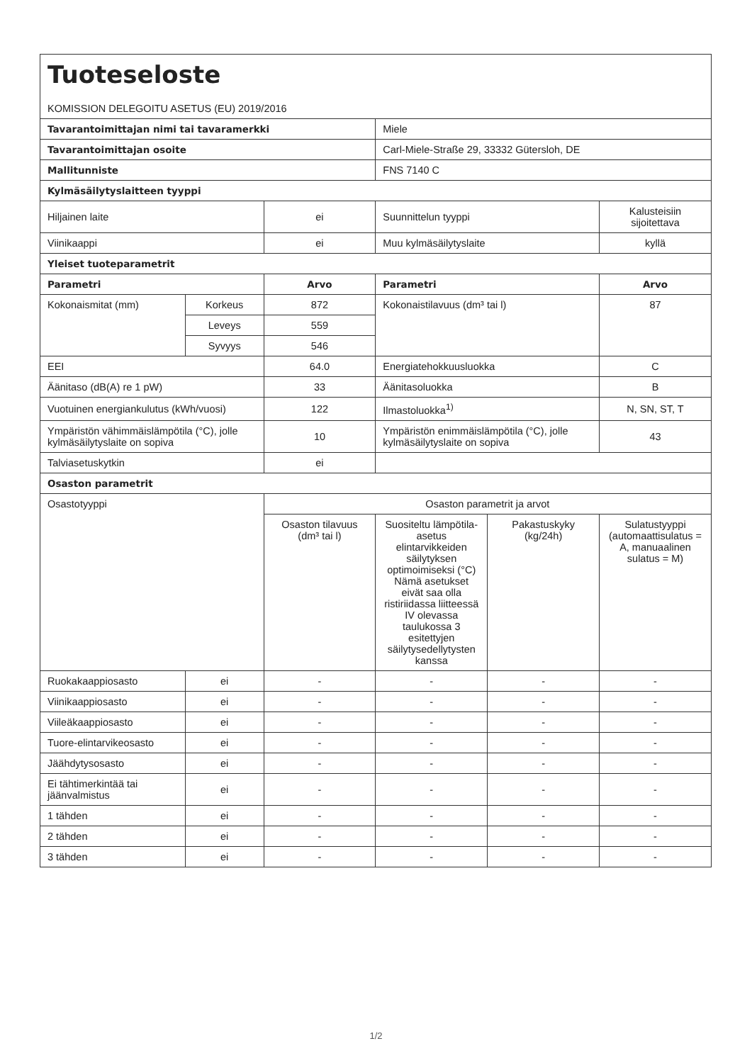| Tuoteseloste | | | | | |
| KOMISSION DELEGOITU ASETUS (EU) 2019/2016 | | | | | |
| Tavarantoimittajan nimi tai tavaramerkki | | | Miele | | |
| Tavarantoimittajan osoite | | | Carl-Miele-Straße 29, 33332 Gütersloh, DE | | |
| Mallitunniste | | | FNS 7140 C | | |
| Kylmäsäilytyslaitteen tyyppi | | | | | |
| Hiljainen laite | | ei | Suunnittelun tyyppi | | Kalusteisiin sijoitettava |
| Viinikaappi | | ei | Muu kylmäsäilytyslaite | | kyllä |
| Yleiset tuoteparametrit | | | | | |
| Parametri | | Arvo | Parametri | | Arvo |
| Kokonaismitat (mm) | Korkeus | 872 | Kokonaistilavuus (dm³ tai l) | | 87 |
| | Leveys | 559 | | | |
| | Syvyys | 546 | | | |
| EEI | | 64.0 | Energiatehokkuusluokka | | C |
| Äänitaso (dB(A) re 1 pW) | | 33 | Äänitasoluokka | | B |
| Vuotuinen energiankulutus (kWh/vuosi) | | 122 | Ilmastoluokka<sup>1)</sup> | | N, SN, ST, T |
| Ympäristön vähimmäislämpötila (°C), jolle kylmäsäilytyslaite on sopiva | | 10 | Ympäristön enimmäislämpötila (°C), jolle kylmäsäilytyslaite on sopiva | | 43 |
| Talviasetuskytkin | | ei | | | |
| Osaston parametrit | | | | | |
| Osastotyyppi | | Osaston parametrit ja arvot | | | |
| | | Osaston tilavuus (dm³ tai l) | Suositeltu lämpötila-asetus elintarvikkeiden säilytyksen optimoimiseksi (°C) Nämä asetukset eivät saa olla ristiriidassa liitteessä IV olevassa taulukossa 3 esitettyjen säilytysedellytysten kanssa | Pakastuskyky (kg/24h) | Sulatustyyppi (automaattisulatus = A, manuaalinen sulatus = M) |
| Ruokakaappiosasto | ei | - | - | - | - |
| Viinikaappiosasto | ei | - | - | - | - |
| Viileäkaappiosasto | ei | - | - | - | - |
| Tuore-elintarvikeosasto | ei | - | - | - | - |
| Jäähdytysosasto | ei | - | - | - | - |
| Ei tähtimerkintää tai jäänvalmistus | ei | - | - | - | - |
| 1 tähden | ei | - | - | - | - |
| 2 tähden | ei | - | - | - | - |
| 3 tähden | ei | - | - | - | - |
1/2